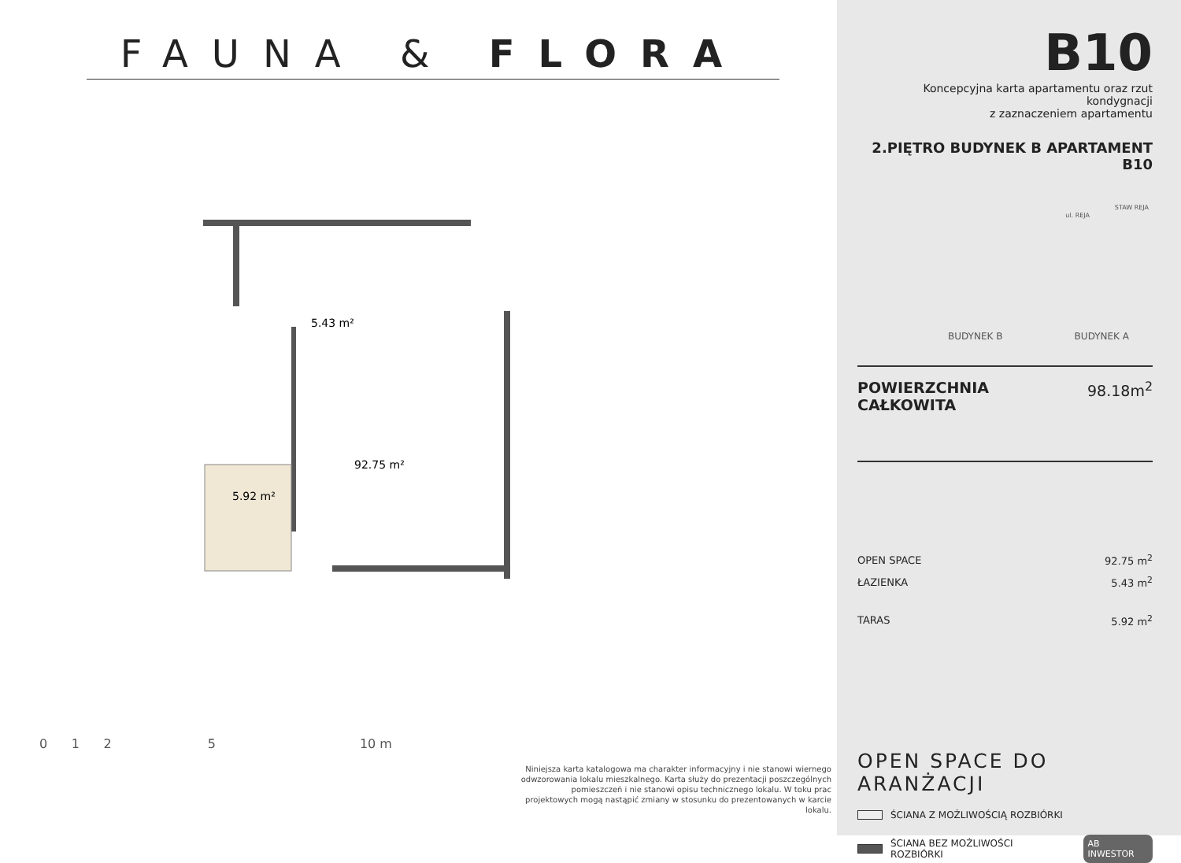FAUNA & FLORA
92.75 m²
5.43 m²
5.92 m²
0 1 2 5 10 m
Niniejsza karta katalogowa ma charakter informacyjny i nie stanowi wiernego odwzorowania lokalu mieszkalnego. Karta służy do prezentacji poszczególnych pomieszczeń i nie stanowi opisu technicznego lokalu. W toku prac projektowych mogą nastąpić zmiany w stosunku do prezentowanych w karcie lokalu.
B10
Koncepcyjna karta apartamentu oraz rzut kondygnacji
z zaznaczeniem apartamentu
2.PIĘTRO BUDYNEK B APARTAMENT B10
STAW REJA
ul. REJA
BUDYNEK B BUDYNEK A
POWIERZCHNIA CAŁKOWITA 98.18m<sup>2</sup>
| OPEN SPACE | 92.75 m<sup>2</sup> |
| ŁAZIENKA | 5.43 m<sup>2</sup> |
| TARAS | 5.92 m<sup>2</sup> |
OPEN SPACE DO ARANŻACJI
ŚCIANA Z MOŻLIWOŚCIĄ ROZBIÓRKI
ŚCIANA BEZ MOŻLIWOŚCI ROZBIÓRKI AB INWESTOR